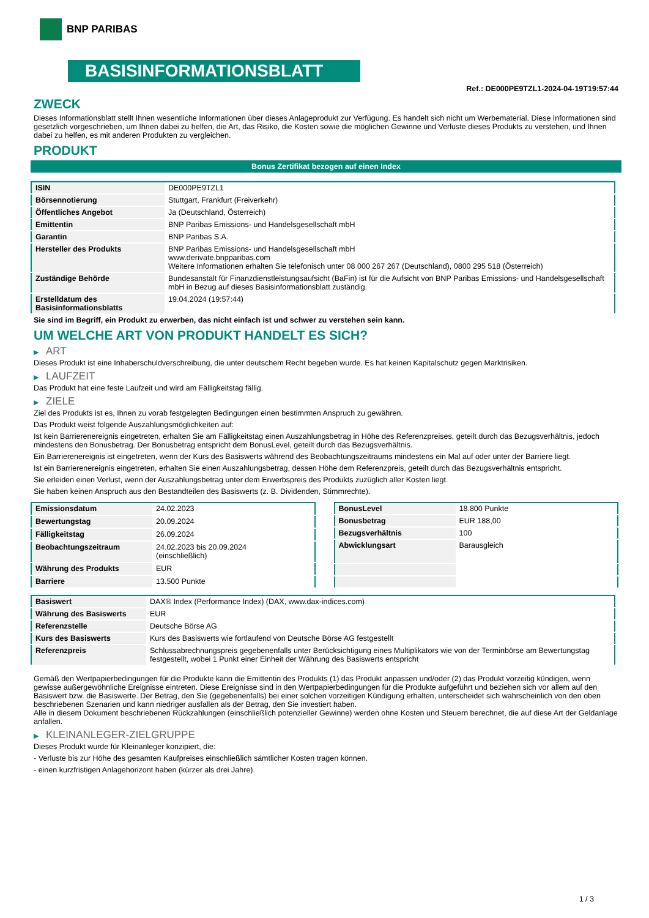BNP PARIBAS
BASISINFORMATIONSBLATT
Ref.: DE000PE9TZL1-2024-04-19T19:57:44
ZWECK
Dieses Informationsblatt stellt Ihnen wesentliche Informationen über dieses Anlageprodukt zur Verfügung. Es handelt sich nicht um Werbematerial. Diese Informationen sind gesetzlich vorgeschrieben, um Ihnen dabei zu helfen, die Art, das Risiko, die Kosten sowie die möglichen Gewinne und Verluste dieses Produkts zu verstehen, und Ihnen dabei zu helfen, es mit anderen Produkten zu vergleichen.
PRODUKT
Bonus Zertifikat bezogen auf einen Index
| ISIN | DE000PE9TZL1 |
| Börsennotierung | Stuttgart, Frankfurt (Freiverkehr) |
| Öffentliches Angebot | Ja (Deutschland, Österreich) |
| Emittentin | BNP Paribas Emissions- und Handelsgesellschaft mbH |
| Garantin | BNP Paribas S.A. |
| Hersteller des Produkts | BNP Paribas Emissions- und Handelsgesellschaft mbH www.derivate.bnpparibas.com Weitere Informationen erhalten Sie telefonisch unter 08 000 267 267 (Deutschland), 0800 295 518 (Österreich) |
| Zuständige Behörde | Bundesanstalt für Finanzdienstleistungsaufsicht (BaFin) ist für die Aufsicht von BNP Paribas Emissions- und Handelsgesellschaft mbH in Bezug auf dieses Basisinformationsblatt zuständig. |
| Erstelldatum des Basisinformationsblatts | 19.04.2024 (19:57:44) |
Sie sind im Begriff, ein Produkt zu erwerben, das nicht einfach ist und schwer zu verstehen sein kann.
UM WELCHE ART VON PRODUKT HANDELT ES SICH?
▶ ART
Dieses Produkt ist eine Inhaberschuldverschreibung, die unter deutschem Recht begeben wurde. Es hat keinen Kapitalschutz gegen Marktrisiken.
▶ LAUFZEIT
Das Produkt hat eine feste Laufzeit und wird am Fälligkeitstag fällig.
▶ ZIELE
Ziel des Produkts ist es, Ihnen zu vorab festgelegten Bedingungen einen bestimmten Anspruch zu gewähren.
Das Produkt weist folgende Auszahlungsmöglichkeiten auf:
Ist kein Barrierenereignis eingetreten, erhalten Sie am Fälligkeitstag einen Auszahlungsbetrag in Höhe des Referenzpreises, geteilt durch das Bezugsverhältnis, jedoch mindestens den Bonusbetrag. Der Bonusbetrag entspricht dem BonusLevel, geteilt durch das Bezugsverhältnis.
Ein Barrierenereignis ist eingetreten, wenn der Kurs des Basiswerts während des Beobachtungszeitraums mindestens ein Mal auf oder unter der Barriere liegt.
Ist ein Barrierenereignis eingetreten, erhalten Sie einen Auszahlungsbetrag, dessen Höhe dem Referenzpreis, geteilt durch das Bezugsverhältnis entspricht.
Sie erleiden einen Verlust, wenn der Auszahlungsbetrag unter dem Erwerbspreis des Produkts zuzüglich aller Kosten liegt.
Sie haben keinen Anspruch aus den Bestandteilen des Basiswerts (z. B. Dividenden, Stimmrechte).
| Emissionsdatum | 24.02.2023 |
| Bewertungstag | 20.09.2024 |
| Fälligkeitstag | 26.09.2024 |
| Beobachtungszeitraum | 24.02.2023 bis 20.09.2024 (einschließlich) |
| Währung des Produkts | EUR |
| Barriere | 13.500 Punkte |
| BonusLevel | 18.800 Punkte |
| Bonusbetrag | EUR 188,00 |
| Bezugsverhältnis | 100 |
| Abwicklungsart | Barausgleich |
| Basiswert | DAX® Index (Performance Index) (DAX, www.dax-indices.com) |
| Währung des Basiswerts | EUR |
| Referenzstelle | Deutsche Börse AG |
| Kurs des Basiswerts | Kurs des Basiswerts wie fortlaufend von Deutsche Börse AG festgestellt |
| Referenzpreis | Schlussabrechnungspreis gegebenenfalls unter Berücksichtigung eines Multiplikators wie von der Terminbörse am Bewertungstag festgestellt, wobei 1 Punkt einer Einheit der Währung des Basiswerts entspricht |
Gemäß den Wertpapierbedingungen für die Produkte kann die Emittentin des Produkts (1) das Produkt anpassen und/oder (2) das Produkt vorzeitig kündigen, wenn gewisse außergewöhnliche Ereignisse eintreten. Diese Ereignisse sind in den Wertpapierbedingungen für die Produkte aufgeführt und beziehen sich vor allem auf den Basiswert bzw. die Basiswerte. Der Betrag, den Sie (gegebenenfalls) bei einer solchen vorzeitigen Kündigung erhalten, unterscheidet sich wahrscheinlich von den oben beschriebenen Szenarien und kann niedriger ausfallen als der Betrag, den Sie investiert haben.
Alle in diesem Dokument beschriebenen Rückzahlungen (einschließlich potenzieller Gewinne) werden ohne Kosten und Steuern berechnet, die auf diese Art der Geldanlage anfallen.
▶ KLEINANLEGER-ZIELGRUPPE
Dieses Produkt wurde für Kleinanleger konzipiert, die:
- Verluste bis zur Höhe des gesamten Kaufpreises einschließlich sämtlicher Kosten tragen können.
- einen kurzfristigen Anlagehorizont haben (kürzer als drei Jahre).
1 / 3